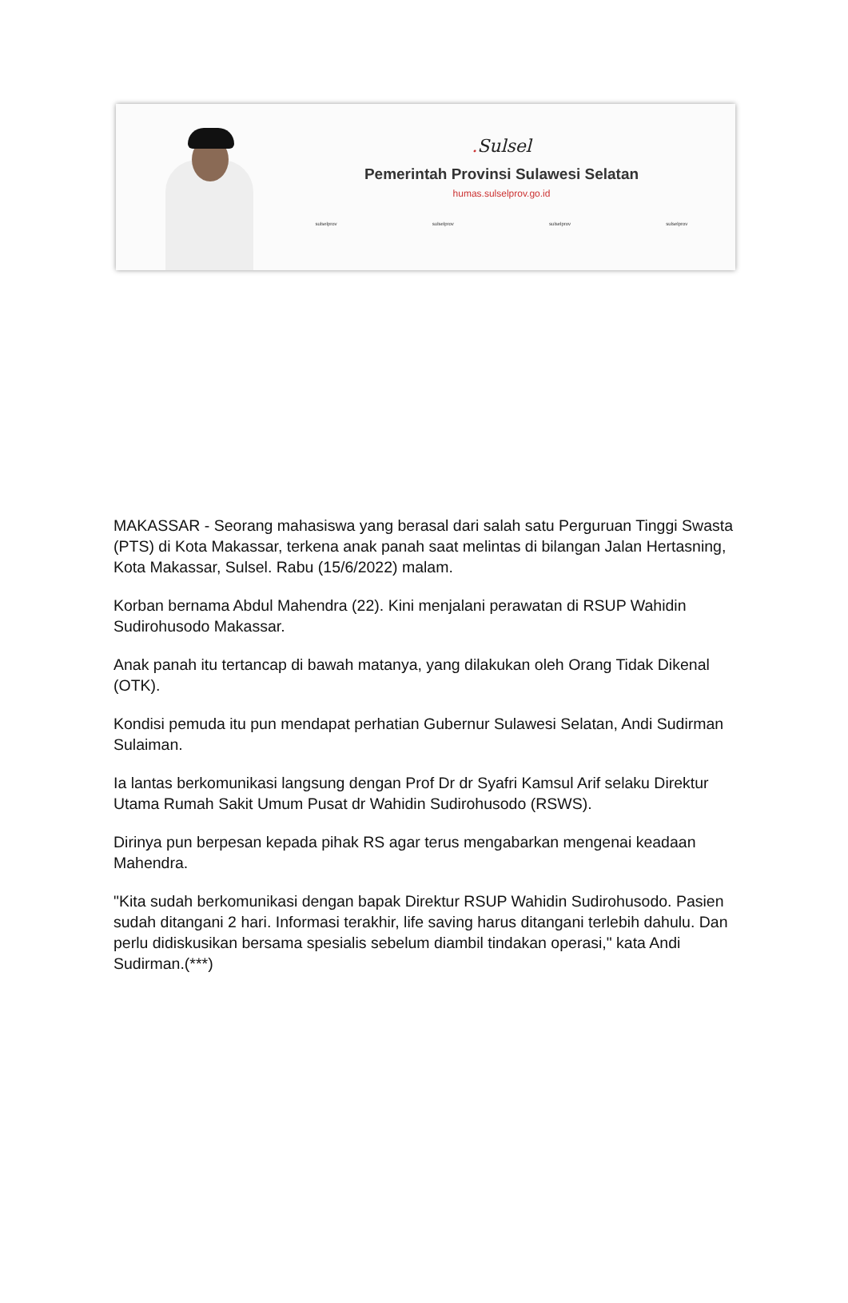. Sulsel
Pemerintah Provinsi Sulawesi Selatan
humas.sulselprov.go.id
sulselprov sulselprov sulselprov sulselprov
MAKASSAR - Seorang mahasiswa yang berasal dari salah satu Perguruan Tinggi Swasta (PTS) di Kota Makassar, terkena anak panah saat melintas di bilangan Jalan Hertasning, Kota Makassar, Sulsel. Rabu (15/6/2022) malam.
Korban bernama Abdul Mahendra (22). Kini menjalani perawatan di RSUP Wahidin Sudirohusodo Makassar.
Anak panah itu tertancap di bawah matanya, yang dilakukan oleh Orang Tidak Dikenal (OTK).
Kondisi pemuda itu pun mendapat perhatian Gubernur Sulawesi Selatan, Andi Sudirman Sulaiman.
Ia lantas berkomunikasi langsung dengan Prof Dr dr Syafri Kamsul Arif selaku Direktur Utama Rumah Sakit Umum Pusat dr Wahidin Sudirohusodo (RSWS).
Dirinya pun berpesan kepada pihak RS agar terus mengabarkan mengenai keadaan Mahendra.
"Kita sudah berkomunikasi dengan bapak Direktur RSUP Wahidin Sudirohusodo. Pasien sudah ditangani 2 hari. Informasi terakhir, life saving harus ditangani terlebih dahulu. Dan perlu didiskusikan bersama spesialis sebelum diambil tindakan operasi," kata Andi Sudirman.(***)